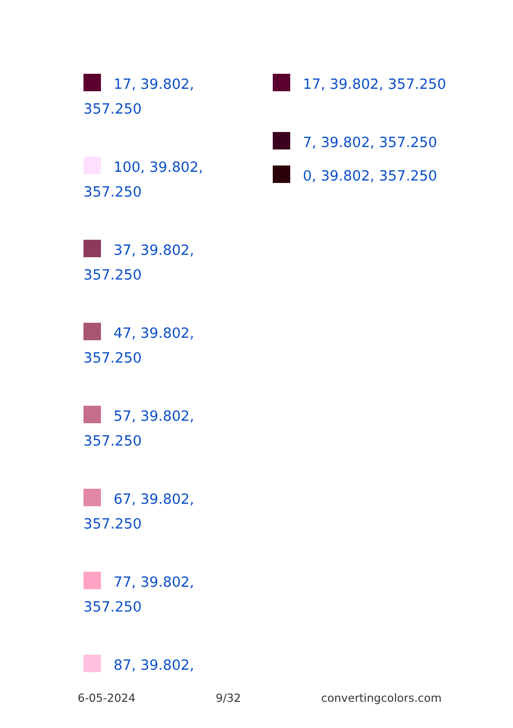17, 39.802, 357.250
100, 39.802, 357.250
37, 39.802, 357.250
47, 39.802, 357.250
57, 39.802, 357.250
67, 39.802, 357.250
77, 39.802, 357.250
87, 39.802,
17, 39.802, 357.250
7, 39.802, 357.250
0, 39.802, 357.250
6-05-2024 9/32 convertingcolors.com